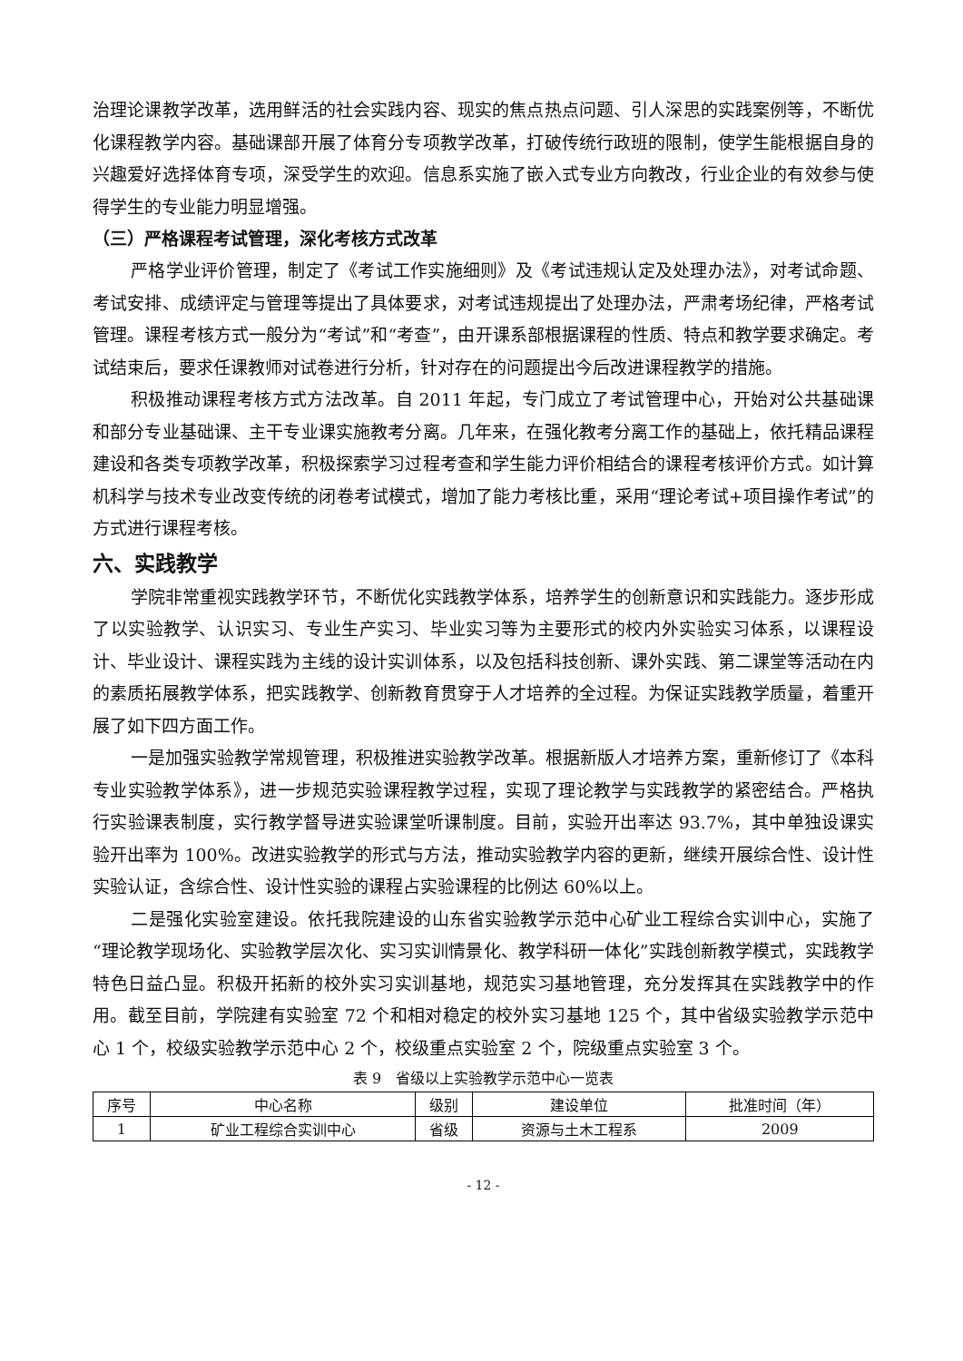治理论课教学改革，选用鲜活的社会实践内容、现实的焦点热点问题、引人深思的实践案例等，不断优化课程教学内容。基础课部开展了体育分专项教学改革，打破传统行政班的限制，使学生能根据自身的兴趣爱好选择体育专项，深受学生的欢迎。信息系实施了嵌入式专业方向教改，行业企业的有效参与使得学生的专业能力明显增强。
（三）严格课程考试管理，深化考核方式改革
严格学业评价管理，制定了《考试工作实施细则》及《考试违规认定及处理办法》，对考试命题、考试安排、成绩评定与管理等提出了具体要求，对考试违规提出了处理办法，严肃考场纪律，严格考试管理。课程考核方式一般分为“考试”和“考查”，由开课系部根据课程的性质、特点和教学要求确定。考试结束后，要求任课教师对试卷进行分析，针对存在的问题提出今后改进课程教学的措施。
积极推动课程考核方式方法改革。自 2011 年起，专门成立了考试管理中心，开始对公共基础课和部分专业基础课、主干专业课实施教考分离。几年来，在强化教考分离工作的基础上，依托精品课程建设和各类专项教学改革，积极探索学习过程考查和学生能力评价相结合的课程考核评价方式。如计算机科学与技术专业改变传统的闭卷考试模式，增加了能力考核比重，采用“理论考试+项目操作考试”的方式进行课程考核。
六、实践教学
学院非常重视实践教学环节，不断优化实践教学体系，培养学生的创新意识和实践能力。逐步形成了以实验教学、认识实习、专业生产实习、毕业实习等为主要形式的校内外实验实习体系，以课程设计、毕业设计、课程实践为主线的设计实训体系，以及包括科技创新、课外实践、第二课堂等活动在内的素质拓展教学体系，把实践教学、创新教育贯穿于人才培养的全过程。为保证实践教学质量，着重开展了如下四方面工作。
一是加强实验教学常规管理，积极推进实验教学改革。根据新版人才培养方案，重新修订了《本科专业实验教学体系》，进一步规范实验课程教学过程，实现了理论教学与实践教学的紧密结合。严格执行实验课表制度，实行教学督导进实验课堂听课制度。目前，实验开出率达 93.7%，其中单独设课实验开出率为 100%。改进实验教学的形式与方法，推动实验教学内容的更新，继续开展综合性、设计性实验认证，含综合性、设计性实验的课程占实验课程的比例达 60%以上。
二是强化实验室建设。依托我院建设的山东省实验教学示范中心矿业工程综合实训中心，实施了“理论教学现场化、实验教学层次化、实习实训情景化、教学科研一体化”实践创新教学模式，实践教学特色日益凸显。积极开拓新的校外实习实训基地，规范实习基地管理，充分发挥其在实践教学中的作用。截至目前，学院建有实验室 72 个和相对稳定的校外实习基地 125 个，其中省级实验教学示范中心 1 个，校级实验教学示范中心 2 个，校级重点实验室 2 个，院级重点实验室 3 个。
表 9　省级以上实验教学示范中心一览表
| 序号 | 中心名称 | 级别 | 建设单位 | 批准时间（年） |
| --- | --- | --- | --- | --- |
| 1 | 矿业工程综合实训中心 | 省级 | 资源与土木工程系 | 2009 |
- 12 -